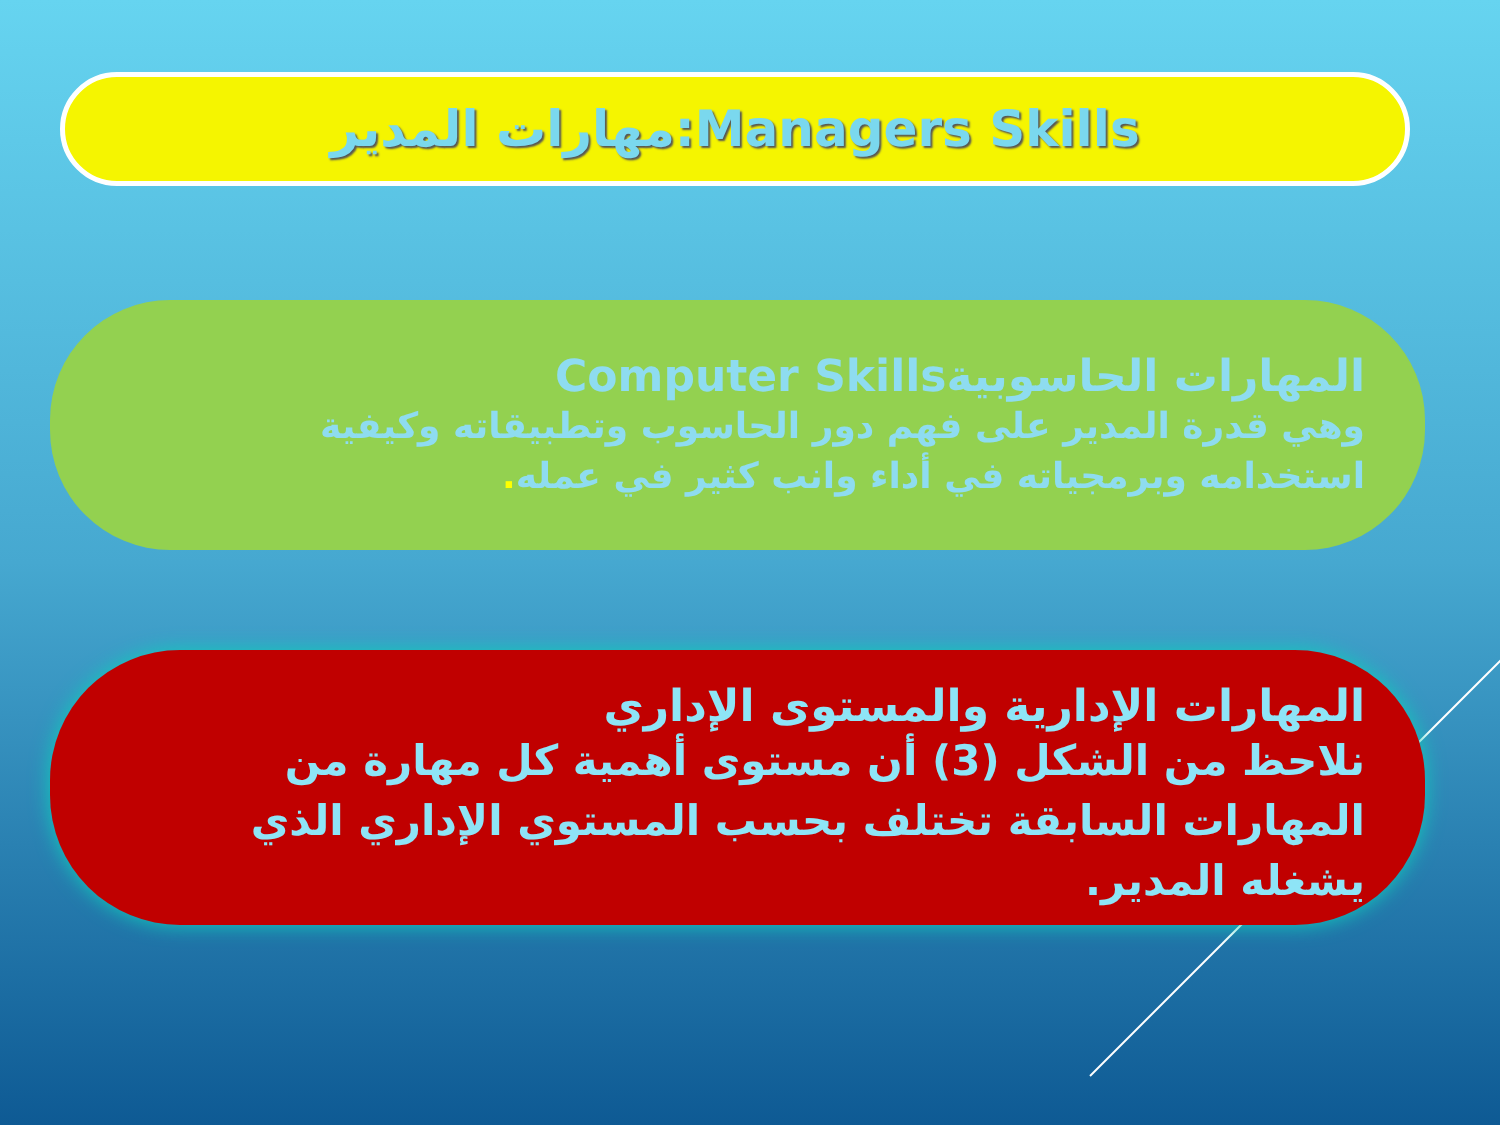مهارات المدير:Managers Skills
المهارات الحاسوبيةComputer Skills
وهي قدرة المدير على فهم دور الحاسوب وتطبيقاته وكيفية استخدامه وبرمجياته في أداء وانب كثير في عمله.
المهارات الإدارية والمستوى الإداري
نلاحظ من الشكل (3) أن مستوى أهمية كل مهارة من المهارات السابقة تختلف بحسب المستوي الإداري الذي يشغله المدير.